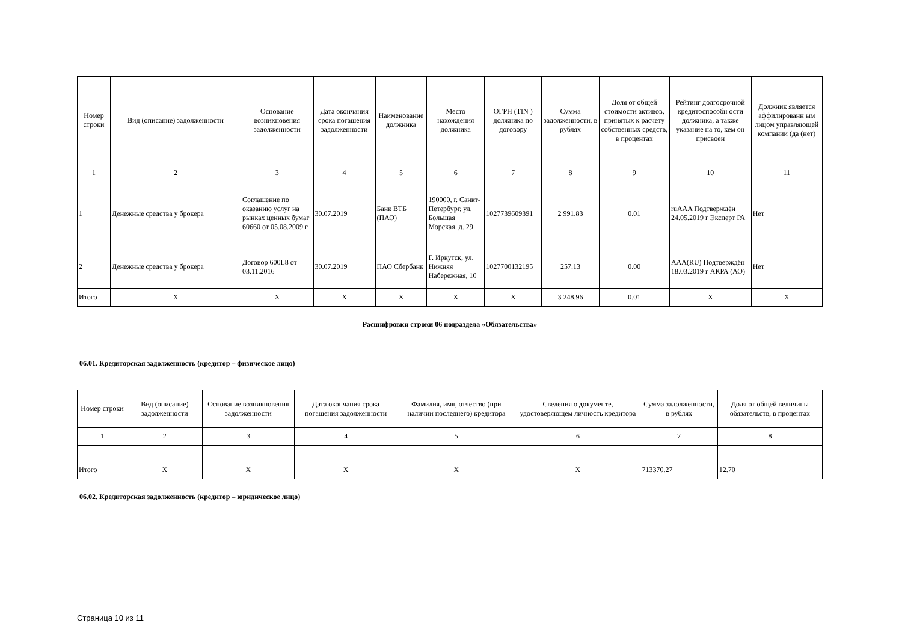| Номер строки | Вид (описание) задолженности | Основание возникновения задолженности | Дата окончания срока погашения задолженности | Наименование должника | Место нахождения должника | ОГРН (TIN ) должника по договору | Сумма задолженности, в рублях | Доля от общей стоимости активов, принятых к расчету собственных средств, в процентах | Рейтинг долгосрочной кредитоспособн ости должника, а также указание на то, кем он присвоен | Должник является аффилированн ым лицом управляющей компании (да (нет) |
| --- | --- | --- | --- | --- | --- | --- | --- | --- | --- | --- |
| 1 | 2 | 3 | 4 | 5 | 6 | 7 | 8 | 9 | 10 | 11 |
| 1 | Денежные средства у брокера | Соглашение по оказанию услуг на рынках ценных бумаг 60660 от 05.08.2009 г | 30.07.2019 | Банк ВТБ (ПАО) | 190000, г. Санкт-Петербург, ул. Большая Морская, д. 29 | 1027739609391 | 2 991.83 | 0.01 | ruAAA Подтверждён 24.05.2019 г Эксперт РА | Нет |
| 2 | Денежные средства у брокера | Договор 600L8 от 03.11.2016 | 30.07.2019 | ПАО Сбербанк | Г. Иркутск, ул. Нижняя Набережная, 10 | 1027700132195 | 257.13 | 0.00 | AAA(RU) Подтверждён 18.03.2019 г АКРА (АО) | Нет |
| Итого | X | X | X | X | X | X | 3 248.96 | 0.01 | X | X |
Расшифровки строки 06 подраздела «Обязательства»
06.01. Кредиторская задолженность (кредитор – физическое лицо)
| Номер строки | Вид (описание) задолженности | Основание возникновения задолженности | Дата окончания срока погашения задолженности | Фамилия, имя, отчество (при наличии последнего) кредитора | Сведения о документе, удостоверяющем личность кредитора | Сумма задолженности, в рублях | Доля от общей величины обязательств, в процентах |
| --- | --- | --- | --- | --- | --- | --- | --- |
| 1 | 2 | 3 | 4 | 5 | 6 | 7 | 8 |
| Итого | X | X | X | X | X | 713370.27 | 12.70 |
06.02. Кредиторская задолженность (кредитор – юридическое лицо)
Страница 10 из 11